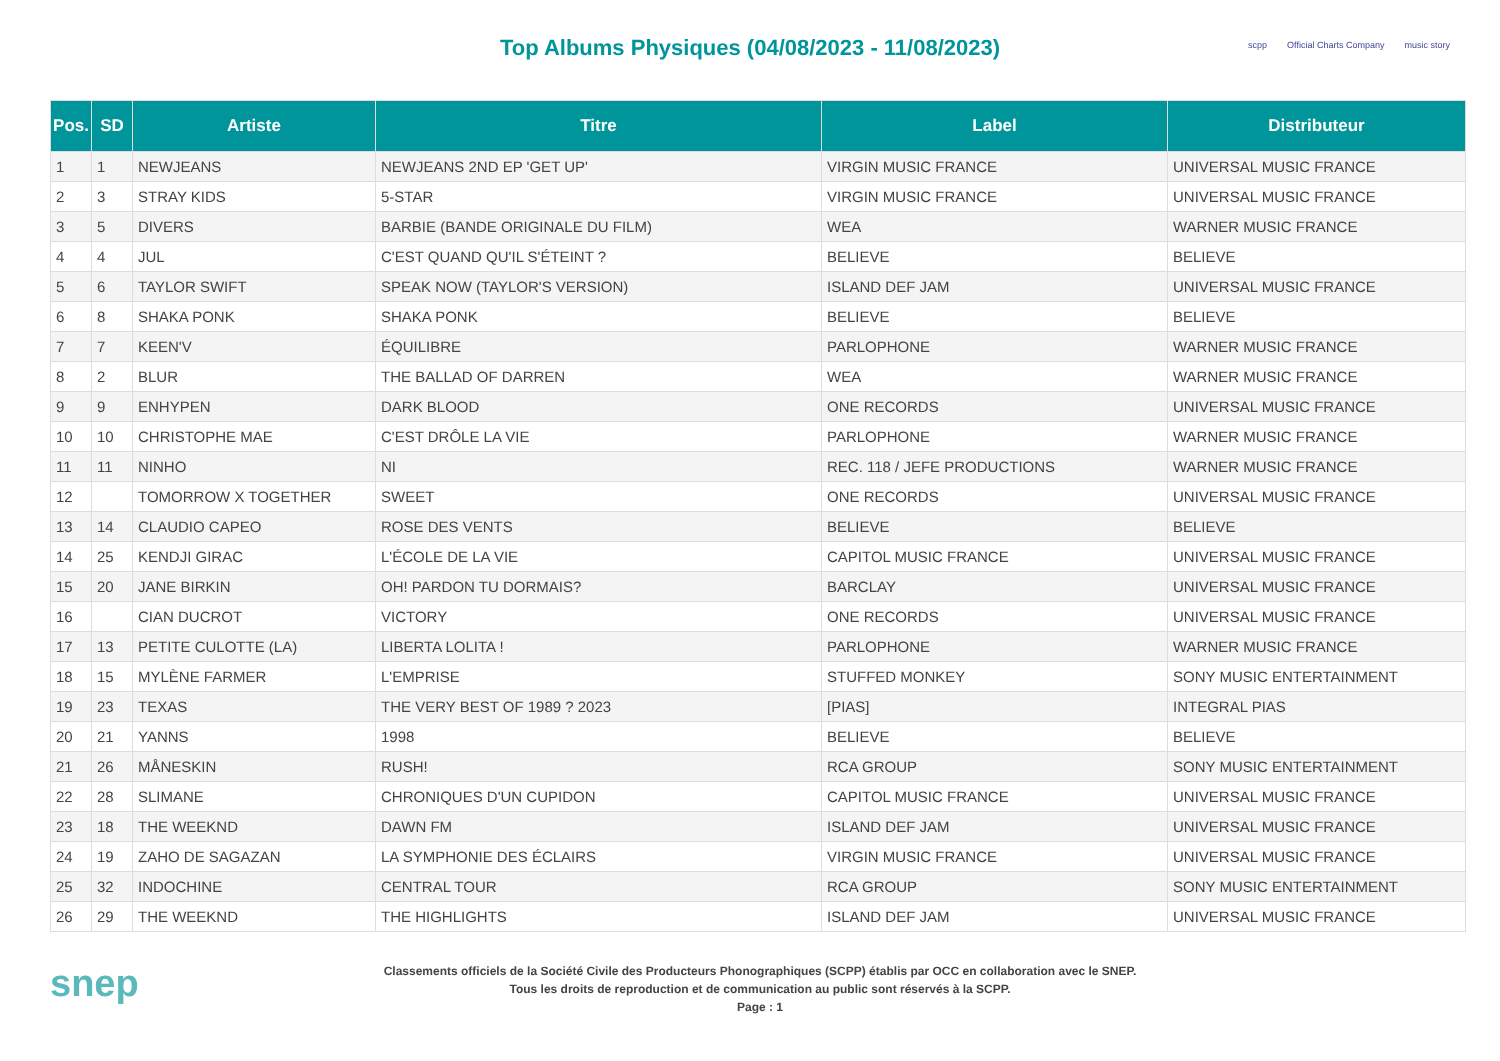Top Albums Physiques (04/08/2023 - 11/08/2023)
scpp Official Charts Company music story
| Pos. | SD | Artiste | Titre | Label | Distributeur |
| --- | --- | --- | --- | --- | --- |
| 1 | 1 | NEWJEANS | NEWJEANS 2ND EP 'GET UP' | VIRGIN MUSIC FRANCE | UNIVERSAL MUSIC FRANCE |
| 2 | 3 | STRAY KIDS | 5-STAR | VIRGIN MUSIC FRANCE | UNIVERSAL MUSIC FRANCE |
| 3 | 5 | DIVERS | BARBIE (BANDE ORIGINALE DU FILM) | WEA | WARNER MUSIC FRANCE |
| 4 | 4 | JUL | C'EST QUAND QU'IL S'ÉTEINT ? | BELIEVE | BELIEVE |
| 5 | 6 | TAYLOR SWIFT | SPEAK NOW (TAYLOR'S VERSION) | ISLAND DEF JAM | UNIVERSAL MUSIC FRANCE |
| 6 | 8 | SHAKA PONK | SHAKA PONK | BELIEVE | BELIEVE |
| 7 | 7 | KEEN'V | ÉQUILIBRE | PARLOPHONE | WARNER MUSIC FRANCE |
| 8 | 2 | BLUR | THE BALLAD OF DARREN | WEA | WARNER MUSIC FRANCE |
| 9 | 9 | ENHYPEN | DARK BLOOD | ONE RECORDS | UNIVERSAL MUSIC FRANCE |
| 10 | 10 | CHRISTOPHE MAE | C'EST DRÔLE LA VIE | PARLOPHONE | WARNER MUSIC FRANCE |
| 11 | 11 | NINHO | NI | REC. 118 / JEFE PRODUCTIONS | WARNER MUSIC FRANCE |
| 12 | | TOMORROW X TOGETHER | SWEET | ONE RECORDS | UNIVERSAL MUSIC FRANCE |
| 13 | 14 | CLAUDIO CAPEO | ROSE DES VENTS | BELIEVE | BELIEVE |
| 14 | 25 | KENDJI GIRAC | L'ÉCOLE DE LA VIE | CAPITOL MUSIC FRANCE | UNIVERSAL MUSIC FRANCE |
| 15 | 20 | JANE BIRKIN | OH! PARDON TU DORMAIS? | BARCLAY | UNIVERSAL MUSIC FRANCE |
| 16 | | CIAN DUCROT | VICTORY | ONE RECORDS | UNIVERSAL MUSIC FRANCE |
| 17 | 13 | PETITE CULOTTE (LA) | LIBERTA LOLITA ! | PARLOPHONE | WARNER MUSIC FRANCE |
| 18 | 15 | MYLÈNE FARMER | L'EMPRISE | STUFFED MONKEY | SONY MUSIC ENTERTAINMENT |
| 19 | 23 | TEXAS | THE VERY BEST OF 1989 ? 2023 | [PIAS] | INTEGRAL PIAS |
| 20 | 21 | YANNS | 1998 | BELIEVE | BELIEVE |
| 21 | 26 | MÅNESKIN | RUSH! | RCA GROUP | SONY MUSIC ENTERTAINMENT |
| 22 | 28 | SLIMANE | CHRONIQUES D'UN CUPIDON | CAPITOL MUSIC FRANCE | UNIVERSAL MUSIC FRANCE |
| 23 | 18 | THE WEEKND | DAWN FM | ISLAND DEF JAM | UNIVERSAL MUSIC FRANCE |
| 24 | 19 | ZAHO DE SAGAZAN | LA SYMPHONIE DES ÉCLAIRS | VIRGIN MUSIC FRANCE | UNIVERSAL MUSIC FRANCE |
| 25 | 32 | INDOCHINE | CENTRAL TOUR | RCA GROUP | SONY MUSIC ENTERTAINMENT |
| 26 | 29 | THE WEEKND | THE HIGHLIGHTS | ISLAND DEF JAM | UNIVERSAL MUSIC FRANCE |
snep
Classements officiels de la Société Civile des Producteurs Phonographiques (SCPP) établis par OCC en collaboration avec le SNEP.
Tous les droits de reproduction et de communication au public sont réservés à la SCPP.
Page : 1